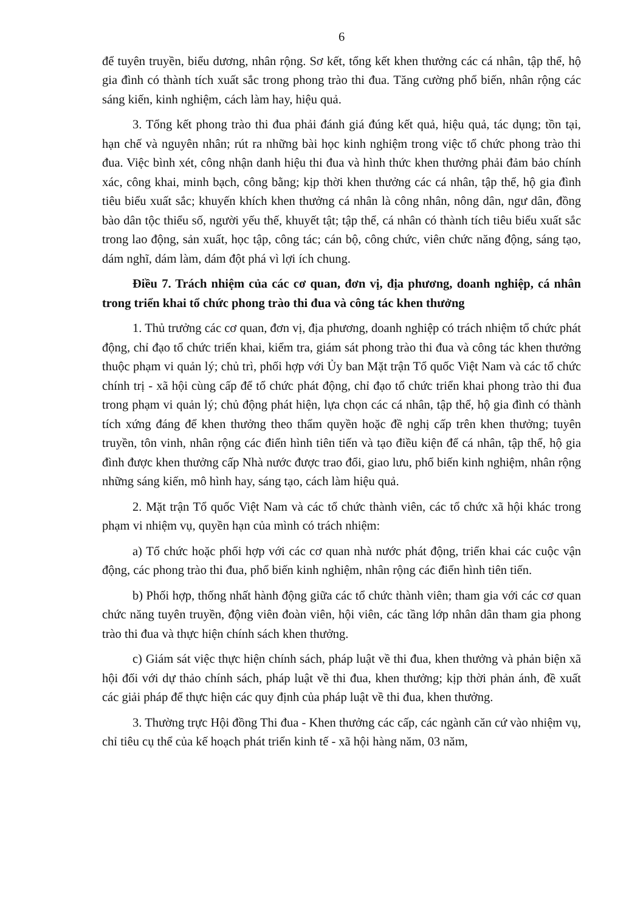6
để tuyên truyền, biểu dương, nhân rộng. Sơ kết, tổng kết khen thưởng các cá nhân, tập thể, hộ gia đình có thành tích xuất sắc trong phong trào thi đua. Tăng cường phổ biến, nhân rộng các sáng kiến, kinh nghiệm, cách làm hay, hiệu quả.
3. Tổng kết phong trào thi đua phải đánh giá đúng kết quả, hiệu quả, tác dụng; tồn tại, hạn chế và nguyên nhân; rút ra những bài học kinh nghiệm trong việc tổ chức phong trào thi đua. Việc bình xét, công nhận danh hiệu thi đua và hình thức khen thưởng phải đảm bảo chính xác, công khai, minh bạch, công bằng; kịp thời khen thưởng các cá nhân, tập thể, hộ gia đình tiêu biểu xuất sắc; khuyến khích khen thưởng cá nhân là công nhân, nông dân, ngư dân, đồng bào dân tộc thiểu số, người yếu thế, khuyết tật; tập thể, cá nhân có thành tích tiêu biểu xuất sắc trong lao động, sản xuất, học tập, công tác; cán bộ, công chức, viên chức năng động, sáng tạo, dám nghĩ, dám làm, dám đột phá vì lợi ích chung.
Điều 7. Trách nhiệm của các cơ quan, đơn vị, địa phương, doanh nghiệp, cá nhân trong triển khai tổ chức phong trào thi đua và công tác khen thưởng
1. Thủ trưởng các cơ quan, đơn vị, địa phương, doanh nghiệp có trách nhiệm tổ chức phát động, chỉ đạo tổ chức triển khai, kiểm tra, giám sát phong trào thi đua và công tác khen thưởng thuộc phạm vi quản lý; chủ trì, phối hợp với Ủy ban Mặt trận Tổ quốc Việt Nam và các tổ chức chính trị - xã hội cùng cấp để tổ chức phát động, chỉ đạo tổ chức triển khai phong trào thi đua trong phạm vi quản lý; chủ động phát hiện, lựa chọn các cá nhân, tập thể, hộ gia đình có thành tích xứng đáng để khen thưởng theo thẩm quyền hoặc đề nghị cấp trên khen thưởng; tuyên truyền, tôn vinh, nhân rộng các điển hình tiên tiến và tạo điều kiện để cá nhân, tập thể, hộ gia đình được khen thưởng cấp Nhà nước được trao đổi, giao lưu, phổ biến kinh nghiệm, nhân rộng những sáng kiến, mô hình hay, sáng tạo, cách làm hiệu quả.
2. Mặt trận Tổ quốc Việt Nam và các tổ chức thành viên, các tổ chức xã hội khác trong phạm vi nhiệm vụ, quyền hạn của mình có trách nhiệm:
a) Tổ chức hoặc phối hợp với các cơ quan nhà nước phát động, triển khai các cuộc vận động, các phong trào thi đua, phổ biến kinh nghiệm, nhân rộng các điển hình tiên tiến.
b) Phối hợp, thống nhất hành động giữa các tổ chức thành viên; tham gia với các cơ quan chức năng tuyên truyền, động viên đoàn viên, hội viên, các tầng lớp nhân dân tham gia phong trào thi đua và thực hiện chính sách khen thưởng.
c) Giám sát việc thực hiện chính sách, pháp luật về thi đua, khen thưởng và phản biện xã hội đối với dự thảo chính sách, pháp luật về thi đua, khen thưởng; kịp thời phản ánh, đề xuất các giải pháp để thực hiện các quy định của pháp luật về thi đua, khen thưởng.
3. Thường trực Hội đồng Thi đua - Khen thưởng các cấp, các ngành căn cứ vào nhiệm vụ, chỉ tiêu cụ thể của kế hoạch phát triển kinh tế - xã hội hàng năm, 03 năm,